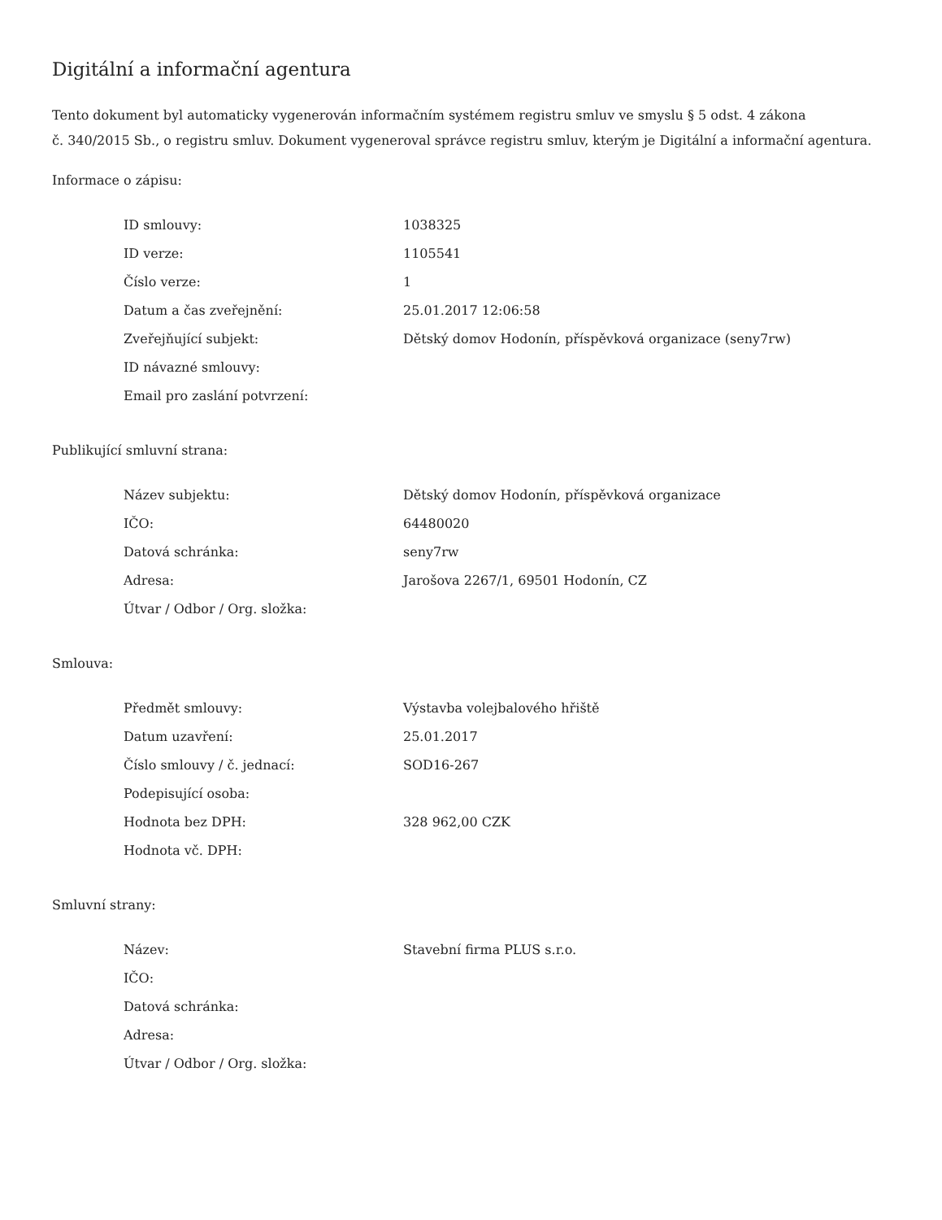Digitální a informační agentura
Tento dokument byl automaticky vygenerován informačním systémem registru smluv ve smyslu § 5 odst. 4 zákona
č. 340/2015 Sb., o registru smluv. Dokument vygeneroval správce registru smluv, kterým je Digitální a informační agentura.
Informace o zápisu:
| ID smlouvy: | 1038325 |
| ID verze: | 1105541 |
| Číslo verze: | 1 |
| Datum a čas zveřejnění: | 25.01.2017 12:06:58 |
| Zveřejňující subjekt: | Dětský domov Hodonín, příspěvková organizace (seny7rw) |
| ID návazné smlouvy: | |
| Email pro zaslání potvrzení: | |
Publikující smluvní strana:
| Název subjektu: | Dětský domov Hodonín, příspěvková organizace |
| IČO: | 64480020 |
| Datová schránka: | seny7rw |
| Adresa: | Jarošova 2267/1, 69501 Hodonín, CZ |
| Útvar / Odbor / Org. složka: | |
Smlouva:
| Předmět smlouvy: | Výstavba volejbalového hřiště |
| Datum uzavření: | 25.01.2017 |
| Číslo smlouvy / č. jednací: | SOD16-267 |
| Podepisující osoba: | |
| Hodnota bez DPH: | 328 962,00 CZK |
| Hodnota vč. DPH: | |
Smluvní strany:
| Název: | Stavební firma PLUS s.r.o. |
| IČO: | |
| Datová schránka: | |
| Adresa: | |
| Útvar / Odbor / Org. složka: | |